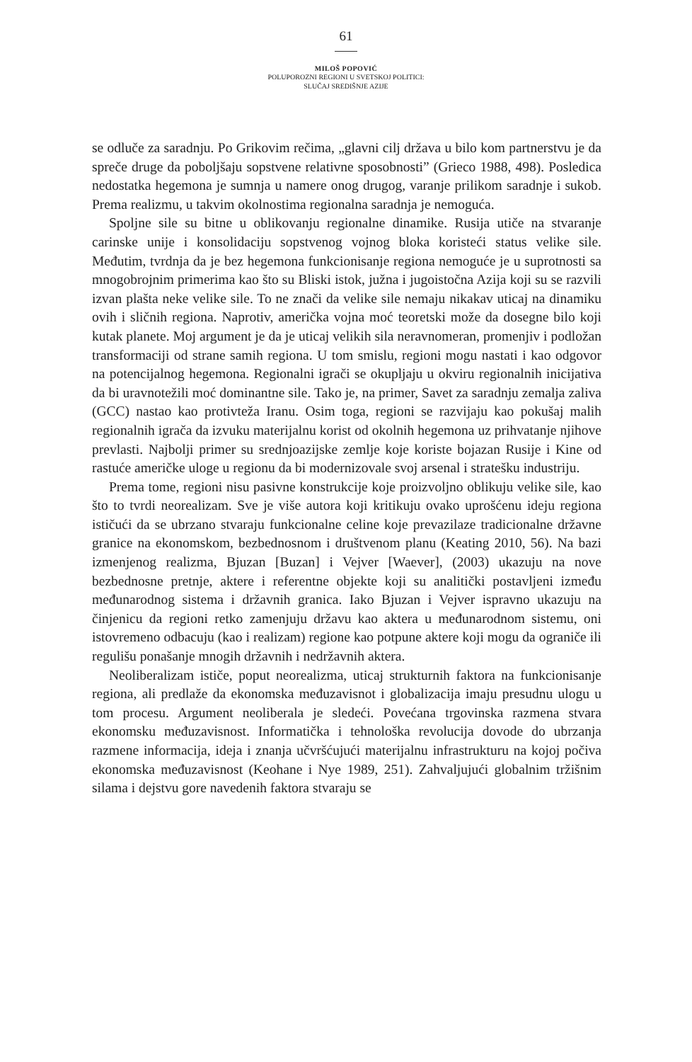61
MILOŠ POPOVIĆ
POLUPOROZNI REGIONI U SVETSKOJ POLITICI:
SLUČAJ SREDIŠNJE AZIJE
se odluče za saradnju. Po Grikovim rečima, „glavni cilj država u bilo kom partnerstvu je da spreče druge da poboljšaju sopstvene relativne sposobnosti” (Grieco 1988, 498). Posledica nedostatka hegemona je sumnja u namere onog drugog, varanje prilikom saradnje i sukob. Prema realizmu, u takvim okolnostima regionalna saradnja je nemoguća.
Spoljne sile su bitne u oblikovanju regionalne dinamike. Rusija utiče na stvaranje carinske unije i konsolidaciju sopstvenog vojnog bloka koristeći status velike sile. Međutim, tvrdnja da je bez hegemona funkcionisanje regiona nemoguće je u suprotnosti sa mnogobrojnim primerima kao što su Bliski istok, južna i jugoistočna Azija koji su se razvili izvan plašta neke velike sile. To ne znači da velike sile nemaju nikakav uticaj na dinamiku ovih i sličnih regiona. Naprotiv, američka vojna moć teoretski može da dosegne bilo koji kutak planete. Moj argument je da je uticaj velikih sila neravnomeran, promenjiv i podložan transformaciji od strane samih regiona. U tom smislu, regioni mogu nastati i kao odgovor na potencijalnog hegemona. Regionalni igrači se okupljaju u okviru regionalnih inicijativa da bi uravnotežili moć dominantne sile. Tako je, na primer, Savet za saradnju zemalja zaliva (GCC) nastao kao protivteža Iranu. Osim toga, regioni se razvijaju kao pokušaj malih regionalnih igrača da izvuku materijalnu korist od okolnih hegemona uz prihvatanje njihove prevlasti. Najbolji primer su srednjoazijske zemlje koje koriste bojazan Rusije i Kine od rastuće američke uloge u regionu da bi modernizovale svoj arsenal i stratešku industriju.
Prema tome, regioni nisu pasivne konstrukcije koje proizvoljno oblikuju velike sile, kao što to tvrdi neorealizam. Sve je više autora koji kritikuju ovako uprošćenu ideju regiona ističući da se ubrzano stvaraju funkcionalne celine koje prevazilaze tradicionalne državne granice na ekonomskom, bezbednosnom i društvenom planu (Keating 2010, 56). Na bazi izmenjenog realizma, Bjuzan [Buzan] i Vejver [Waever], (2003) ukazuju na nove bezbednosne pretnje, aktere i referentne objekte koji su analitički postavljeni između međunarodnog sistema i državnih granica. Iako Bjuzan i Vejver ispravno ukazuju na činjenicu da regioni retko zamenjuju državu kao aktera u međunarodnom sistemu, oni istovremeno odbacuju (kao i realizam) regione kao potpune aktere koji mogu da ograniče ili regulišu ponašanje mnogih državnih i nedržavnih aktera.
Neoliberalizam ističe, poput neorealizma, uticaj strukturnih faktora na funkcionisanje regiona, ali predlaže da ekonomska međuzavisnot i globalizacija imaju presudnu ulogu u tom procesu. Argument neoliberala je sledeći. Povećana trgovinska razmena stvara ekonomsku međuzavisnost. Informatička i tehnološka revolucija dovode do ubrzanja razmene informacija, ideja i znanja učvršćujući materijalnu infrastrukturu na kojoj počiva ekonomska međuzavisnost (Keohane i Nye 1989, 251). Zahvaljujući globalnim tržišnim silama i dejstvu gore navedenih faktora stvaraju se